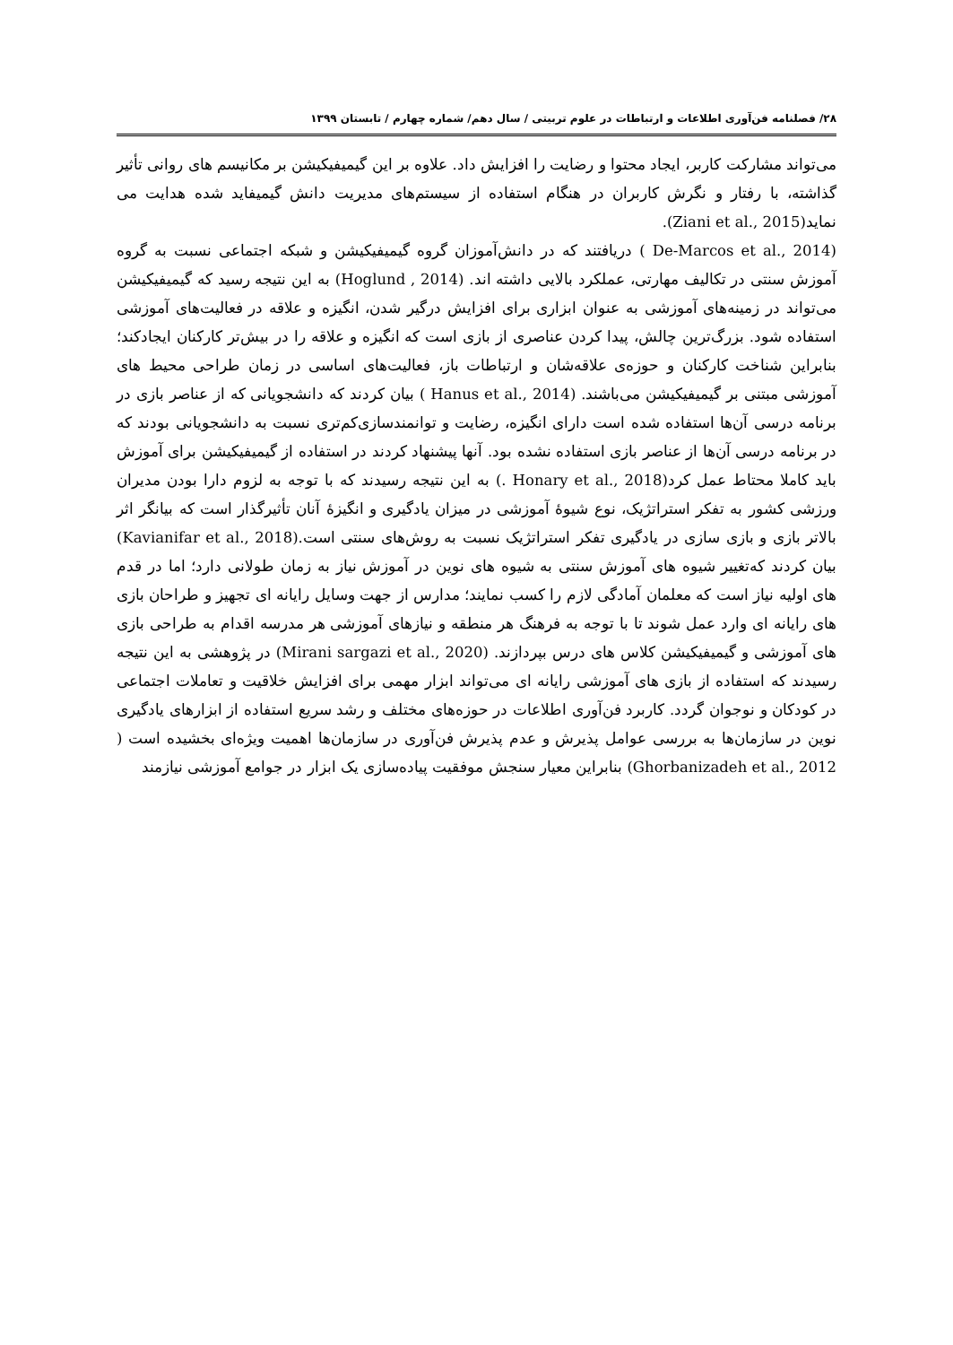۲۸/ فصلنامه فن‌آوری اطلاعات و ارتباطات در علوم تربیتی / سال دهم/ شماره چهارم / تابستان ۱۳۹۹
می‌تواند مشارکت کاربر، ایجاد محتوا و رضایت را افزایش داد. علاوه بر این گیمیفیکیشن بر مکانیسم های روانی تأثیر گذاشته، با رفتار و نگرش کاربران در هنگام استفاده از سیستم‌های مدیریت دانش گیمیفاید شده هدایت می نماید(Ziani et al., 2015).
(De-Marcos et al., 2014 ) دریافتند که در دانش‌آموزان گروه گیمیفیکیشن و شبکه اجتماعی نسبت به گروه آموزش سنتی در تکالیف مهارتی، عملکرد بالایی داشته اند. (Hoglund , 2014) به این نتیجه رسید که گیمیفیکیشن می‌تواند در زمینه‌های آموزشی به عنوان ابزاری برای افزایش درگیر شدن، انگیزه و علاقه در فعالیت‌های آموزشی استفاده شود. بزرگ‌ترین چالش، پیدا کردن عناصری از بازی است که انگیزه و علاقه را در بیش‌تر کارکنان ایجادکند؛ بنابراین شناخت کارکنان و حوزه‌ی علاقه‌شان و ارتباطات باز، فعالیت‌های اساسی در زمان طراحی محیط های آموزشی مبتنی بر گیمیفیکیشن می‌باشند. (Hanus et al., 2014 ) بیان کردند که دانشجویانی که از عناصر بازی در برنامه درسی آن‌ها استفاده شده است دارای انگیزه، رضایت و توانمندسازی‌کم‌تری نسبت به دانشجویانی بودند که در برنامه درسی آن‌ها از عناصر بازی استفاده نشده بود. آنها پیشنهاد کردند در استفاده از گیمیفیکیشن برای آموزش باید کاملا محتاط عمل کرد(Honary et al., 2018 .) به این نتیجه رسیدند که با توجه به لزوم دارا بودن مدیران ورزشی کشور به تفکر استراتژیک، نوع شیوهٔ آموزشی در میزان یادگیری و انگیزهٔ آنان تأثیرگذار است که بیانگر اثر بالاتر بازی و بازی سازی در یادگیری تفکر استراتژیک نسبت به روش‌های سنتی است.(Kavianifar et al., 2018) بیان کردند که‌تغییر شیوه های آموزش سنتی به شیوه های نوین در آموزش نیاز به زمان طولانی دارد؛ اما در قدم های اولیه نیاز است که معلمان آمادگی لازم را کسب نمایند؛ مدارس از جهت وسایل رایانه ای تجهیز و طراحان بازی های رایانه ای وارد عمل شوند تا با توجه به فرهنگ هر منطقه و نیازهای آموزشی هر مدرسه اقدام به طراحی بازی های آموزشی و گیمیفیکیشن کلاس های درس بپردازند. (Mirani sargazi et al., 2020) در پژوهشی به این نتیجه رسیدند که استفاده از بازی های آموزشی رایانه ای می‌تواند ابزار مهمی برای افزایش خلاقیت و تعاملات اجتماعی در کودکان و نوجوان گردد. کاربرد فن‌آوری اطلاعات در حوزه‌های مختلف و رشد سریع استفاده از ابزارهای یادگیری نوین در سازمان‌ها به بررسی عوامل پذیرش و عدم پذیرش فن‌آوری در سازمان‌ها اهمیت ویژه‌ای بخشیده است ( Ghorbanizadeh et al., 2012) بنابراین معیار سنجش موفقیت پیاده‌سازی یک ابزار در جوامع آموزشی نیازمند